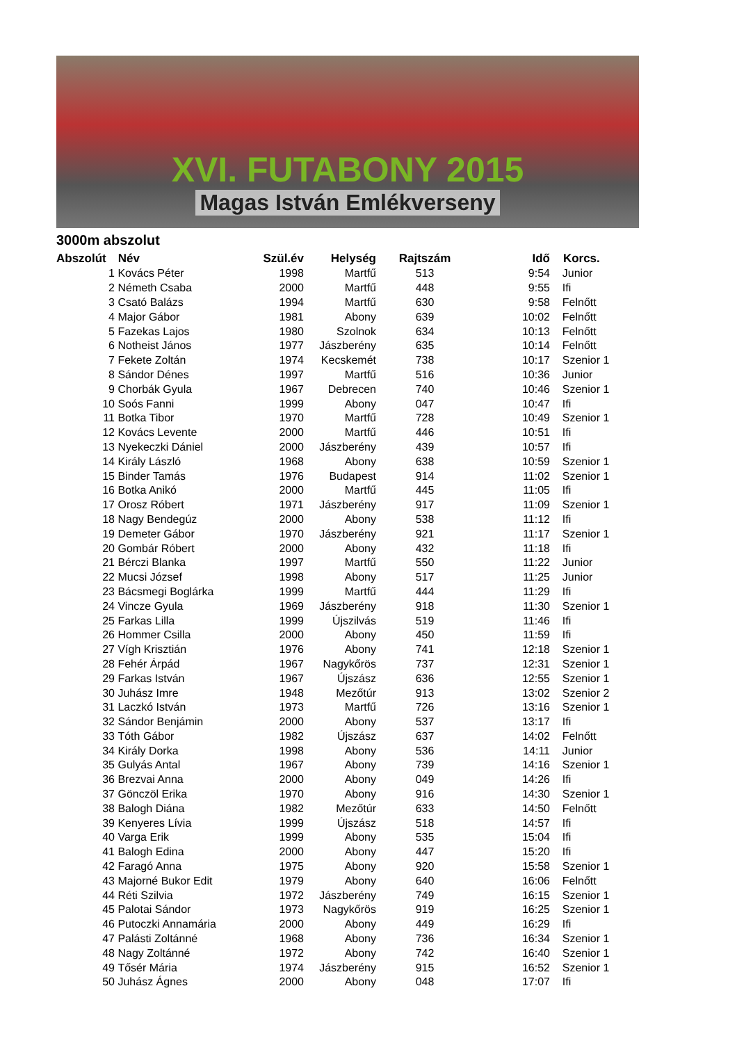XVI. FUTABONY 2015
Magas István Emlékverseny
3000m abszolut
| Abszolút | Név | Szül.év | Helység | Rajtszám | Idő | Korcs. |
| --- | --- | --- | --- | --- | --- | --- |
| 1 | Kovács Péter | 1998 | Martfű | 513 | 9:54 | Junior |
| 2 | Németh Csaba | 2000 | Martfű | 448 | 9:55 | Ifi |
| 3 | Csató Balázs | 1994 | Martfű | 630 | 9:58 | Felnőtt |
| 4 | Major Gábor | 1981 | Abony | 639 | 10:02 | Felnőtt |
| 5 | Fazekas Lajos | 1980 | Szolnok | 634 | 10:13 | Felnőtt |
| 6 | Notheist János | 1977 | Jászberény | 635 | 10:14 | Felnőtt |
| 7 | Fekete Zoltán | 1974 | Kecskemét | 738 | 10:17 | Szenior 1 |
| 8 | Sándor Dénes | 1997 | Martfű | 516 | 10:36 | Junior |
| 9 | Chorbák Gyula | 1967 | Debrecen | 740 | 10:46 | Szenior 1 |
| 10 | Soós Fanni | 1999 | Abony | 047 | 10:47 | Ifi |
| 11 | Botka Tibor | 1970 | Martfű | 728 | 10:49 | Szenior 1 |
| 12 | Kovács Levente | 2000 | Martfű | 446 | 10:51 | Ifi |
| 13 | Nyekeczki Dániel | 2000 | Jászberény | 439 | 10:57 | Ifi |
| 14 | Király László | 1968 | Abony | 638 | 10:59 | Szenior 1 |
| 15 | Binder Tamás | 1976 | Budapest | 914 | 11:02 | Szenior 1 |
| 16 | Botka Anikó | 2000 | Martfű | 445 | 11:05 | Ifi |
| 17 | Orosz Róbert | 1971 | Jászberény | 917 | 11:09 | Szenior 1 |
| 18 | Nagy Bendegúz | 2000 | Abony | 538 | 11:12 | Ifi |
| 19 | Demeter Gábor | 1970 | Jászberény | 921 | 11:17 | Szenior 1 |
| 20 | Gombár Róbert | 2000 | Abony | 432 | 11:18 | Ifi |
| 21 | Bérczi Blanka | 1997 | Martfű | 550 | 11:22 | Junior |
| 22 | Mucsi József | 1998 | Abony | 517 | 11:25 | Junior |
| 23 | Bácsmegi Boglárka | 1999 | Martfű | 444 | 11:29 | Ifi |
| 24 | Vincze Gyula | 1969 | Jászberény | 918 | 11:30 | Szenior 1 |
| 25 | Farkas Lilla | 1999 | Újszilvás | 519 | 11:46 | Ifi |
| 26 | Hommer Csilla | 2000 | Abony | 450 | 11:59 | Ifi |
| 27 | Vígh Krisztián | 1976 | Abony | 741 | 12:18 | Szenior 1 |
| 28 | Fehér Árpád | 1967 | Nagykőrös | 737 | 12:31 | Szenior 1 |
| 29 | Farkas István | 1967 | Újszász | 636 | 12:55 | Szenior 1 |
| 30 | Juhász Imre | 1948 | Mezőtúr | 913 | 13:02 | Szenior 2 |
| 31 | Laczkó István | 1973 | Martfű | 726 | 13:16 | Szenior 1 |
| 32 | Sándor Benjámin | 2000 | Abony | 537 | 13:17 | Ifi |
| 33 | Tóth Gábor | 1982 | Újszász | 637 | 14:02 | Felnőtt |
| 34 | Király Dorka | 1998 | Abony | 536 | 14:11 | Junior |
| 35 | Gulyás Antal | 1967 | Abony | 739 | 14:16 | Szenior 1 |
| 36 | Brezvai Anna | 2000 | Abony | 049 | 14:26 | Ifi |
| 37 | Gönczöl Erika | 1970 | Abony | 916 | 14:30 | Szenior 1 |
| 38 | Balogh Diána | 1982 | Mezőtúr | 633 | 14:50 | Felnőtt |
| 39 | Kenyeres Lívia | 1999 | Újszász | 518 | 14:57 | Ifi |
| 40 | Varga Erik | 1999 | Abony | 535 | 15:04 | Ifi |
| 41 | Balogh Edina | 2000 | Abony | 447 | 15:20 | Ifi |
| 42 | Faragó Anna | 1975 | Abony | 920 | 15:58 | Szenior 1 |
| 43 | Majorné Bukor Edit | 1979 | Abony | 640 | 16:06 | Felnőtt |
| 44 | Réti Szilvia | 1972 | Jászberény | 749 | 16:15 | Szenior 1 |
| 45 | Palotai Sándor | 1973 | Nagykőrös | 919 | 16:25 | Szenior 1 |
| 46 | Putoczki Annamária | 2000 | Abony | 449 | 16:29 | Ifi |
| 47 | Palásti Zoltánné | 1968 | Abony | 736 | 16:34 | Szenior 1 |
| 48 | Nagy Zoltánné | 1972 | Abony | 742 | 16:40 | Szenior 1 |
| 49 | Tősér Mária | 1974 | Jászberény | 915 | 16:52 | Szenior 1 |
| 50 | Juhász Ágnes | 2000 | Abony | 048 | 17:07 | Ifi |